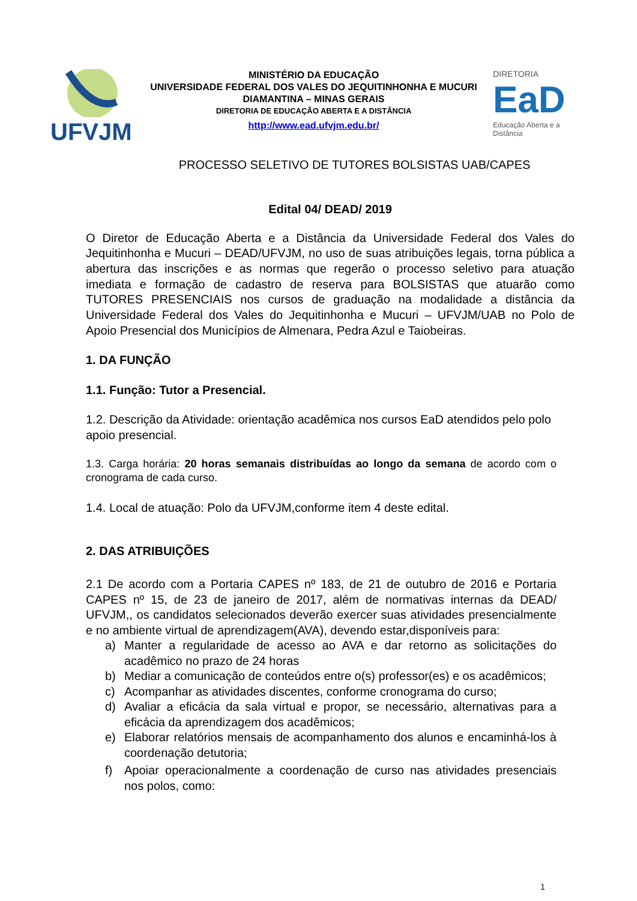UFVJM
MINISTÉRIO DA EDUCAÇÃO
UNIVERSIDADE FEDERAL DOS VALES DO JEQUITINHONHA E MUCURI
DIAMANTINA – MINAS GERAIS
DIRETORIA DE EDUCAÇÃO ABERTA E A DISTÂNCIA
http://www.ead.ufvjm.edu.br/
DIRETORIA
EaD
Educação Aberta e a Distância
PROCESSO SELETIVO DE TUTORES BOLSISTAS UAB/CAPES
Edital 04/ DEAD/ 2019
O Diretor de Educação Aberta e a Distância da Universidade Federal dos Vales do Jequitinhonha e Mucuri – DEAD/UFVJM, no uso de suas atribuições legais, torna pública a abertura das inscrições e as normas que regerão o processo seletivo para atuação imediata e formação de cadastro de reserva para BOLSISTAS que atuarão como TUTORES PRESENCIAIS nos cursos de graduação na modalidade a distância da Universidade Federal dos Vales do Jequitinhonha e Mucuri – UFVJM/UAB no Polo de Apoio Presencial dos Municípios de Almenara, Pedra Azul e Taiobeiras.
1. DA FUNÇÃO
1.1. Função: Tutor a Presencial.
1.2. Descrição da Atividade: orientação acadêmica nos cursos EaD atendidos pelo polo apoio presencial.
1.3. Carga horária: 20 horas semanais distribuídas ao longo da semana de acordo com o cronograma de cada curso.
1.4. Local de atuação: Polo da UFVJM,conforme item 4 deste edital.
2. DAS ATRIBUIÇÕES
2.1 De acordo com a Portaria CAPES nº 183, de 21 de outubro de 2016 e Portaria CAPES nº 15, de 23 de janeiro de 2017, além de normativas internas da DEAD/ UFVJM,, os candidatos selecionados deverão exercer suas atividades presencialmente e no ambiente virtual de aprendizagem(AVA), devendo estar,disponíveis para:
a) Manter a regularidade de acesso ao AVA e dar retorno as solicitações do acadêmico no prazo de 24 horas
b) Mediar a comunicação de conteúdos entre o(s) professor(es) e os acadêmicos;
c) Acompanhar as atividades discentes, conforme cronograma do curso;
d) Avaliar a eficácia da sala virtual e propor, se necessário, alternativas para a eficácia da aprendizagem dos acadêmicos;
e) Elaborar relatórios mensais de acompanhamento dos alunos e encaminhá-los à coordenação detutoria;
f) Apoiar operacionalmente a coordenação de curso nas atividades presenciais nos polos, como:
1